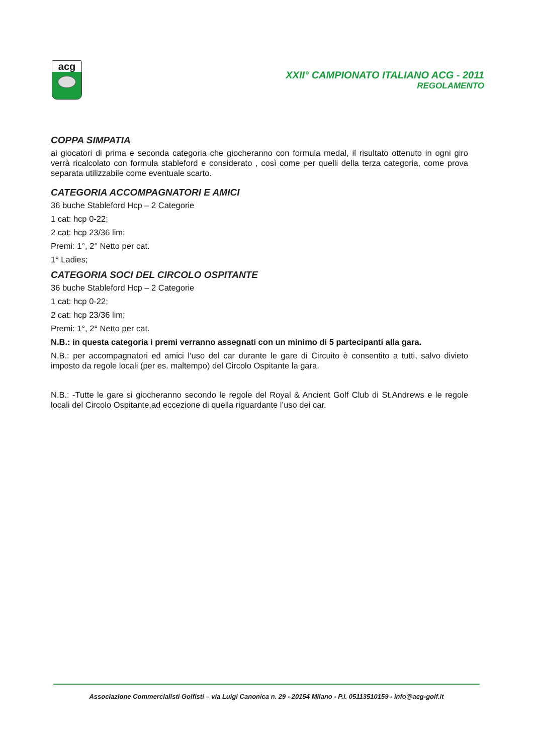acg
XXII° CAMPIONATO ITALIANO ACG - 2011
REGOLAMENTO
COPPA SIMPATIA
ai giocatori di prima e seconda categoria che giocheranno con formula medal, il risultato ottenuto in ogni giro verrà ricalcolato con formula stableford e considerato , così come per quelli della terza categoria, come prova separata utilizzabile come eventuale scarto.
CATEGORIA ACCOMPAGNATORI E AMICI
36 buche Stableford Hcp – 2 Categorie
1 cat: hcp 0-22;
2 cat: hcp 23/36 lim;
Premi: 1°, 2° Netto per cat.
1° Ladies;
CATEGORIA SOCI DEL CIRCOLO OSPITANTE
36 buche Stableford Hcp – 2 Categorie
1 cat: hcp 0-22;
2 cat: hcp 23/36 lim;
Premi: 1°, 2° Netto per cat.
N.B.: in questa categoria i premi verranno assegnati con un minimo di 5 partecipanti alla gara.
N.B.: per accompagnatori ed amici l‘uso del car durante le gare di Circuito è consentito a tutti, salvo divieto imposto da regole locali (per es. maltempo) del Circolo Ospitante la gara.
N.B.: -Tutte le gare si giocheranno secondo le regole del Royal & Ancient Golf Club di St.Andrews e le regole locali del Circolo Ospitante,ad eccezione di quella riguardante l’uso dei car.
Associazione Commercialisti Golfisti – via Luigi Canonica n. 29 - 20154 Milano - P.I. 05113510159 - info@acg-golf.it